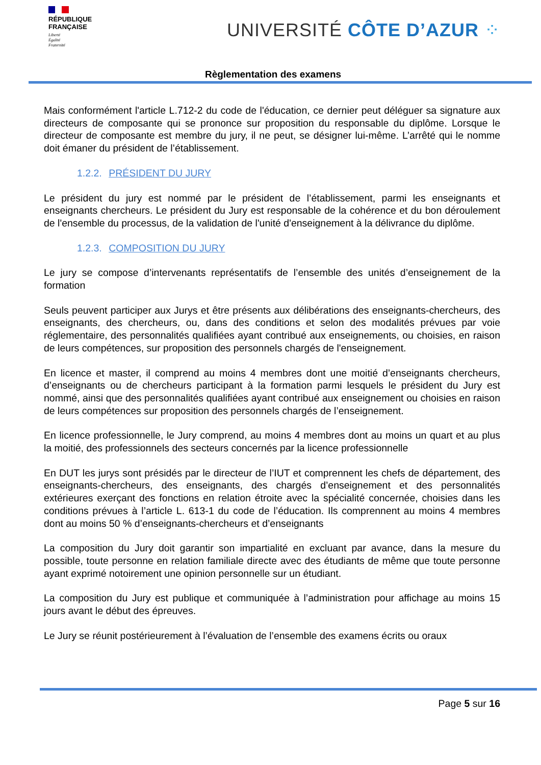RÉPUBLIQUE
FRANÇAISE
Liberté
Égalité
Fraternité
UNIVERSITÉ CÔTE D’AZUR ⁘
Règlementation des examens
Mais conformément l'article L.712-2 du code de l'éducation, ce dernier peut déléguer sa signature aux directeurs de composante qui se prononce sur proposition du responsable du diplôme. Lorsque le directeur de composante est membre du jury, il ne peut, se désigner lui-même. L’arrêté qui le nomme doit émaner du président de l’établissement.
1.2.2. PRÉSIDENT DU JURY
Le président du jury est nommé par le président de l’établissement, parmi les enseignants et enseignants chercheurs. Le président du Jury est responsable de la cohérence et du bon déroulement de l'ensemble du processus, de la validation de l'unité d'enseignement à la délivrance du diplôme.
1.2.3. COMPOSITION DU JURY
Le jury se compose d’intervenants représentatifs de l’ensemble des unités d’enseignement de la formation
Seuls peuvent participer aux Jurys et être présents aux délibérations des enseignants-chercheurs, des enseignants, des chercheurs, ou, dans des conditions et selon des modalités prévues par voie réglementaire, des personnalités qualifiées ayant contribué aux enseignements, ou choisies, en raison de leurs compétences, sur proposition des personnels chargés de l'enseignement.
En licence et master, il comprend au moins 4 membres dont une moitié d’enseignants chercheurs, d’enseignants ou de chercheurs participant à la formation parmi lesquels le président du Jury est nommé, ainsi que des personnalités qualifiées ayant contribué aux enseignement ou choisies en raison de leurs compétences sur proposition des personnels chargés de l’enseignement.
En licence professionnelle, le Jury comprend, au moins 4 membres dont au moins un quart et au plus la moitié, des professionnels des secteurs concernés par la licence professionnelle
En DUT les jurys sont présidés par le directeur de l’IUT et comprennent les chefs de département, des enseignants-chercheurs, des enseignants, des chargés d’enseignement et des personnalités extérieures exerçant des fonctions en relation étroite avec la spécialité concernée, choisies dans les conditions prévues à l’article L. 613-1 du code de l’éducation. Ils comprennent au moins 4 membres dont au moins 50 % d’enseignants-chercheurs et d’enseignants
La composition du Jury doit garantir son impartialité en excluant par avance, dans la mesure du possible, toute personne en relation familiale directe avec des étudiants de même que toute personne ayant exprimé notoirement une opinion personnelle sur un étudiant.
La composition du Jury est publique et communiquée à l’administration pour affichage au moins 15 jours avant le début des épreuves.
Le Jury se réunit postérieurement à l’évaluation de l’ensemble des examens écrits ou oraux
Page 5 sur 16